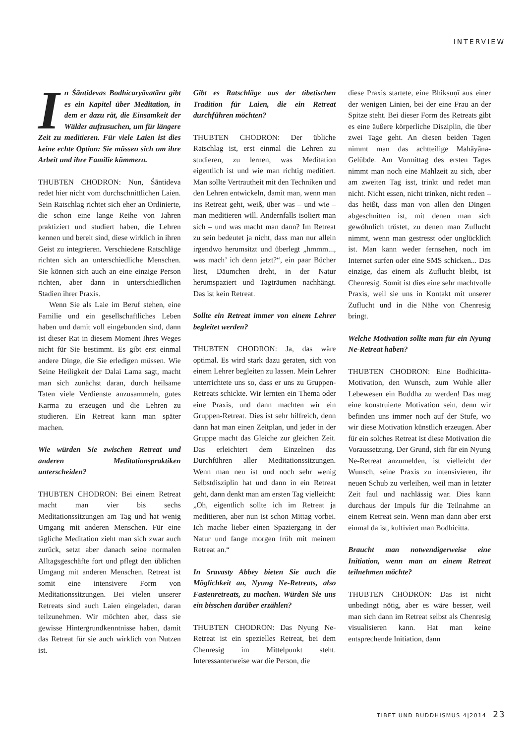INTERVIEW
In Śāntidevas Bodhicaryāvatāra gibt es ein Kapitel über Meditation, in dem er dazu rät, die Einsamkeit der Wälder aufzusuchen, um für längere Zeit zu meditieren. Für viele Laien ist dies keine echte Option: Sie müssen sich um ihre Arbeit und ihre Familie kümmern.
THUBTEN CHODRON: Nun, Śāntideva redet hier nicht vom durchschnittlichen Laien. Sein Ratschlag richtet sich eher an Ordinierte, die schon eine lange Reihe von Jahren praktiziert und studiert haben, die Lehren kennen und bereit sind, diese wirklich in ihren Geist zu integrieren. Verschiedene Ratschläge richten sich an unterschiedliche Menschen. Sie können sich auch an eine einzige Person richten, aber dann in unterschiedlichen Stadien ihrer Praxis.
Wenn Sie als Laie im Beruf stehen, eine Familie und ein gesellschaftliches Leben haben und damit voll eingebunden sind, dann ist dieser Rat in diesem Moment Ihres Weges nicht für Sie bestimmt. Es gibt erst einmal andere Dinge, die Sie erledigen müssen. Wie Seine Heiligkeit der Dalai Lama sagt, macht man sich zunächst daran, durch heilsame Taten viele Verdienste anzusammeln, gutes Karma zu erzeugen und die Lehren zu studieren. Ein Retreat kann man später machen.
Wie würden Sie zwischen Retreat und anderen Meditationspraktiken unterscheiden?
THUBTEN CHODRON: Bei einem Retreat macht man vier bis sechs Meditationssitzungen am Tag und hat wenig Umgang mit anderen Menschen. Für eine tägliche Meditation zieht man sich zwar auch zurück, setzt aber danach seine normalen Alltagsgeschäfte fort und pflegt den üblichen Umgang mit anderen Menschen. Retreat ist somit eine intensivere Form von Meditationssitzungen. Bei vielen unserer Retreats sind auch Laien eingeladen, daran teilzunehmen. Wir möchten aber, dass sie gewisse Hintergrundkenntnisse haben, damit das Retreat für sie auch wirklich von Nutzen ist.
Gibt es Ratschläge aus der tibetischen Tradition für Laien, die ein Retreat durchführen möchten?
THUBTEN CHODRON: Der übliche Ratschlag ist, erst einmal die Lehren zu studieren, zu lernen, was Meditation eigentlich ist und wie man richtig meditiert. Man sollte Vertrautheit mit den Techniken und den Lehren entwickeln, damit man, wenn man ins Retreat geht, weiß, über was – und wie – man meditieren will. Andernfalls isoliert man sich – und was macht man dann? Im Retreat zu sein bedeutet ja nicht, dass man nur allein irgendwo herumsitzt und überlegt „hmmm..., was mach’ ich denn jetzt?“, ein paar Bücher liest, Däumchen dreht, in der Natur herumspaziert und Tagträumen nachhängt. Das ist kein Retreat.
Sollte ein Retreat immer von einem Lehrer begleitet werden?
THUBTEN CHODRON: Ja, das wäre optimal. Es wird stark dazu geraten, sich von einem Lehrer begleiten zu lassen. Mein Lehrer unterrichtete uns so, dass er uns zu Gruppen-Retreats schickte. Wir lernten ein Thema oder eine Praxis, und dann machten wir ein Gruppen-Retreat. Dies ist sehr hilfreich, denn dann hat man einen Zeitplan, und jeder in der Gruppe macht das Gleiche zur gleichen Zeit. Das erleichtert dem Einzelnen das Durchführen aller Meditationssitzungen. Wenn man neu ist und noch sehr wenig Selbstdisziplin hat und dann in ein Retreat geht, dann denkt man am ersten Tag vielleicht: „Oh, eigentlich sollte ich im Retreat ja meditieren, aber nun ist schon Mittag vorbei. Ich mache lieber einen Spaziergang in der Natur und fange morgen früh mit meinem Retreat an.“
In Sravasty Abbey bieten Sie auch die Möglichkeit an, Nyung Ne-Retreats, also Fastenretreats, zu machen. Würden Sie uns ein bisschen darüber erzählen?
THUBTEN CHODRON: Das Nyung Ne-Retreat ist ein spezielles Retreat, bei dem Chenresig im Mittelpunkt steht. Interessanterweise war die Person, die
diese Praxis startete, eine Bhikṣuṇī aus einer der wenigen Linien, bei der eine Frau an der Spitze steht. Bei dieser Form des Retreats gibt es eine äußere körperliche Disziplin, die über zwei Tage geht. An diesen beiden Tagen nimmt man das achtteilige Mahāyāna-Gelübde. Am Vormittag des ersten Tages nimmt man noch eine Mahlzeit zu sich, aber am zweiten Tag isst, trinkt und redet man nicht. Nicht essen, nicht trinken, nicht reden – das heißt, dass man von allen den Dingen abgeschnitten ist, mit denen man sich gewöhnlich tröstet, zu denen man Zuflucht nimmt, wenn man gestresst oder unglücklich ist. Man kann weder fernsehen, noch im Internet surfen oder eine SMS schicken... Das einzige, das einem als Zuflucht bleibt, ist Chenresig. Somit ist dies eine sehr machtvolle Praxis, weil sie uns in Kontakt mit unserer Zuflucht und in die Nähe von Chenresig bringt.
Welche Motivation sollte man für ein Nyung Ne-Retreat haben?
THUBTEN CHODRON: Eine Bodhicitta-Motivation, den Wunsch, zum Wohle aller Lebewesen ein Buddha zu werden! Das mag eine konstruierte Motivation sein, denn wir befinden uns immer noch auf der Stufe, wo wir diese Motivation künstlich erzeugen. Aber für ein solches Retreat ist diese Motivation die Voraussetzung. Der Grund, sich für ein Nyung Ne-Retreat anzumelden, ist vielleicht der Wunsch, seine Praxis zu intensivieren, ihr neuen Schub zu verleihen, weil man in letzter Zeit faul und nachlässig war. Dies kann durchaus der Impuls für die Teilnahme an einem Retreat sein. Wenn man dann aber erst einmal da ist, kultiviert man Bodhicitta.
Braucht man notwendigerweise eine Initiation, wenn man an einem Retreat teilnehmen möchte?
THUBTEN CHODRON: Das ist nicht unbedingt nötig, aber es wäre besser, weil man sich dann im Retreat selbst als Chenresig visualisieren kann. Hat man keine entsprechende Initiation, dann
TIBET UND BUDDHISMUS 4|2014 23